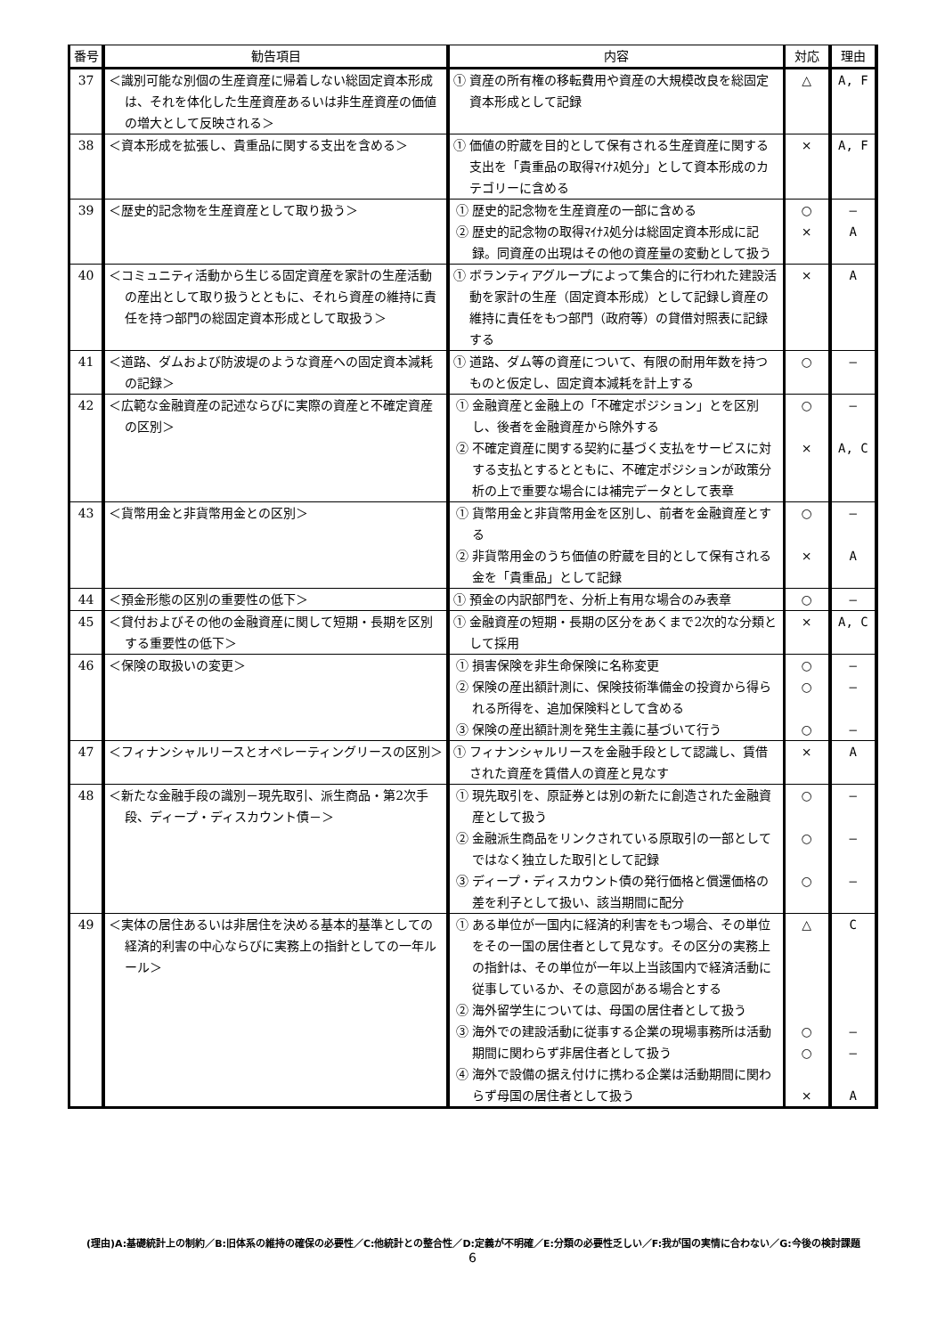| 番号 | 勧告項目 | 内容 | 対応 | 理由 |
| --- | --- | --- | --- | --- |
| 37 | ＜識別可能な別個の生産資産に帰着しない総固定資本形成は、それを体化した生産資産あるいは非生産資産の価値の増大として反映される＞ | ① 資産の所有権の移転費用や資産の大規模改良を総固定資本形成として記録 | △ | A, F |
| 38 | ＜資本形成を拡張し、貴重品に関する支出を含める＞ | ① 価値の貯蔵を目的として保有される生産資産に関する支出を「貴重品の取得ﾏｲﾅｽ処分」として資本形成のカテゴリーに含める | × | A, F |
| 39 | ＜歴史的記念物を生産資産として取り扱う＞ | ① 歴史的記念物を生産資産の一部に含める ② 歴史的記念物の取得ﾏｲﾅｽ処分は総固定資本形成に記録。同資産の出現はその他の資産量の変動として扱う | ○ × | — A |
| 40 | ＜コミュニティ活動から生じる固定資産を家計の生産活動の産出として取り扱うとともに、それら資産の維持に責任を持つ部門の総固定資本形成として取扱う＞ | ① ボランティアグループによって集合的に行われた建設活動を家計の生産（固定資本形成）として記録し資産の維持に責任をもつ部門（政府等）の貸借対照表に記録する | × | A |
| 41 | ＜道路、ダムおよび防波堤のような資産への固定資本減耗の記録＞ | ① 道路、ダム等の資産について、有限の耐用年数を持つものと仮定し、固定資本減耗を計上する | ○ | — |
| 42 | ＜広範な金融資産の記述ならびに実際の資産と不確定資産の区別＞ | ① 金融資産と金融上の「不確定ポジション」とを区別し、後者を金融資産から除外する ② 不確定資産に関する契約に基づく支払をサービスに対する支払とするとともに、不確定ポジションが政策分析の上で重要な場合には補完データとして表章 | ○ × | — A, C |
| 43 | ＜貨幣用金と非貨幣用金との区別＞ | ① 貨幣用金と非貨幣用金を区別し、前者を金融資産とする ② 非貨幣用金のうち価値の貯蔵を目的として保有される金を「貴重品」として記録 | ○ × | — A |
| 44 | ＜預金形態の区別の重要性の低下＞ | ① 預金の内訳部門を、分析上有用な場合のみ表章 | ○ | — |
| 45 | ＜貸付およびその他の金融資産に関して短期・長期を区別する重要性の低下＞ | ① 金融資産の短期・長期の区分をあくまで2次的な分類として採用 | × | A, C |
| 46 | ＜保険の取扱いの変更＞ | ① 損害保険を非生命保険に名称変更 ② 保険の産出額計測に、保険技術準備金の投資から得られる所得を、追加保険料として含める ③ 保険の産出額計測を発生主義に基づいて行う | ○ ○ ○ | — — — |
| 47 | ＜フィナンシャルリースとオペレーティングリースの区別＞ | ① フィナンシャルリースを金融手段として認識し、賃借された資産を賃借人の資産と見なす | × | A |
| 48 | ＜新たな金融手段の識別－現先取引、派生商品・第2次手段、ディープ・ディスカウント債－＞ | ① 現先取引を、原証券とは別の新たに創造された金融資産として扱う ② 金融派生商品をリンクされている原取引の一部としてではなく独立した取引として記録 ③ ディープ・ディスカウント債の発行価格と償還価格の差を利子として扱い、該当期間に配分 | ○ ○ ○ | — — — |
| 49 | ＜実体の居住あるいは非居住を決める基本的基準としての経済的利害の中心ならびに実務上の指針としての一年ルール＞ | ① ある単位が一国内に経済的利害をもつ場合、その単位をその一国の居住者として見なす。その区分の実務上の指針は、その単位が一年以上当該国内で経済活動に従事しているか、その意図がある場合とする ② 海外留学生については、母国の居住者として扱う ③ 海外での建設活動に従事する企業の現場事務所は活動期間に関わらず非居住者として扱う ④ 海外で設備の据え付けに携わる企業は活動期間に関わらず母国の居住者として扱う | △ ○ ○ × | C — — A |
(理由)A:基礎統計上の制約／B:旧体系の維持の確保の必要性／C:他統計との整合性／D:定義が不明確／E:分類の必要性乏しい／F:我が国の実情に合わない／G:今後の検討課題
6